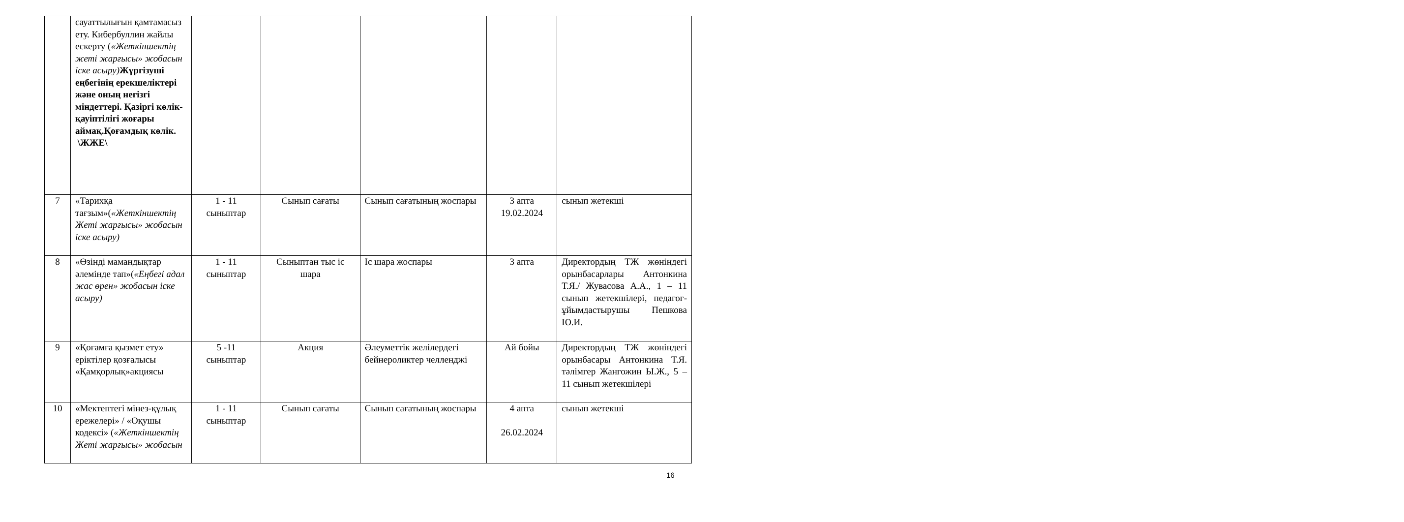| | сауаттылығын қамтамасыз ету. Кибербуллин жайлы ескерту ( «Жеткіншектің жеті жарғысы» жобасын іске асыру) Жүргізуші еңбегінің ерекшеліктері және оның негізгі міндеттері. Қазіргі көлік-қауіптілігі жоғары аймақ.Қоғамдық көлік. \ЖЖЕ\ | | | | | |
| 7 | «Тарихқа тағзым»( «Жеткіншектің Жеті жарғысы» жобасын іске асыру) | 1 - 11 сыныптар | Сынып сағаты | Сынып сағатының жоспары | 3 апта 19.02.2024 | сынып жетекші |
| 8 | «Өзінді мамандықтар әлемінде тап»( «Еңбегі адал жас өрен» жобасын іске асыру) | 1 - 11 сыныптар | Сыныптан тыс іс шара | Іс шара жоспары | 3 апта | Директордың ТЖ жөніндегі орынбасарлары Антонкина Т.Я./ Жувасова А.А., 1 – 11 сынып жетекшілері, педагог-ұйымдастырушы Пешкова Ю.И. |
| 9 | «Қоғамға қызмет ету» еріктілер қозғалысы «Қамқорлық»акциясы | 5 -11 сыныптар | Акция | Әлеуметтік желілердегі бейнероликтер челленджі | Ай бойы | Директордың ТЖ жөніндегі орынбасары Антонкина Т.Я. тәлімгер Жангожин Ы.Ж., 5 – 11 сынып жетекшілері |
| 10 | «Мектептегі мінез-құлық ережелері» / «Оқушы кодексі» ( «Жеткіншектің Жеті жарғысы» жобасын | 1 - 11 сыныптар | Сынып сағаты | Сынып сағатының жоспары | 4 апта 26.02.2024 | сынып жетекші |
16